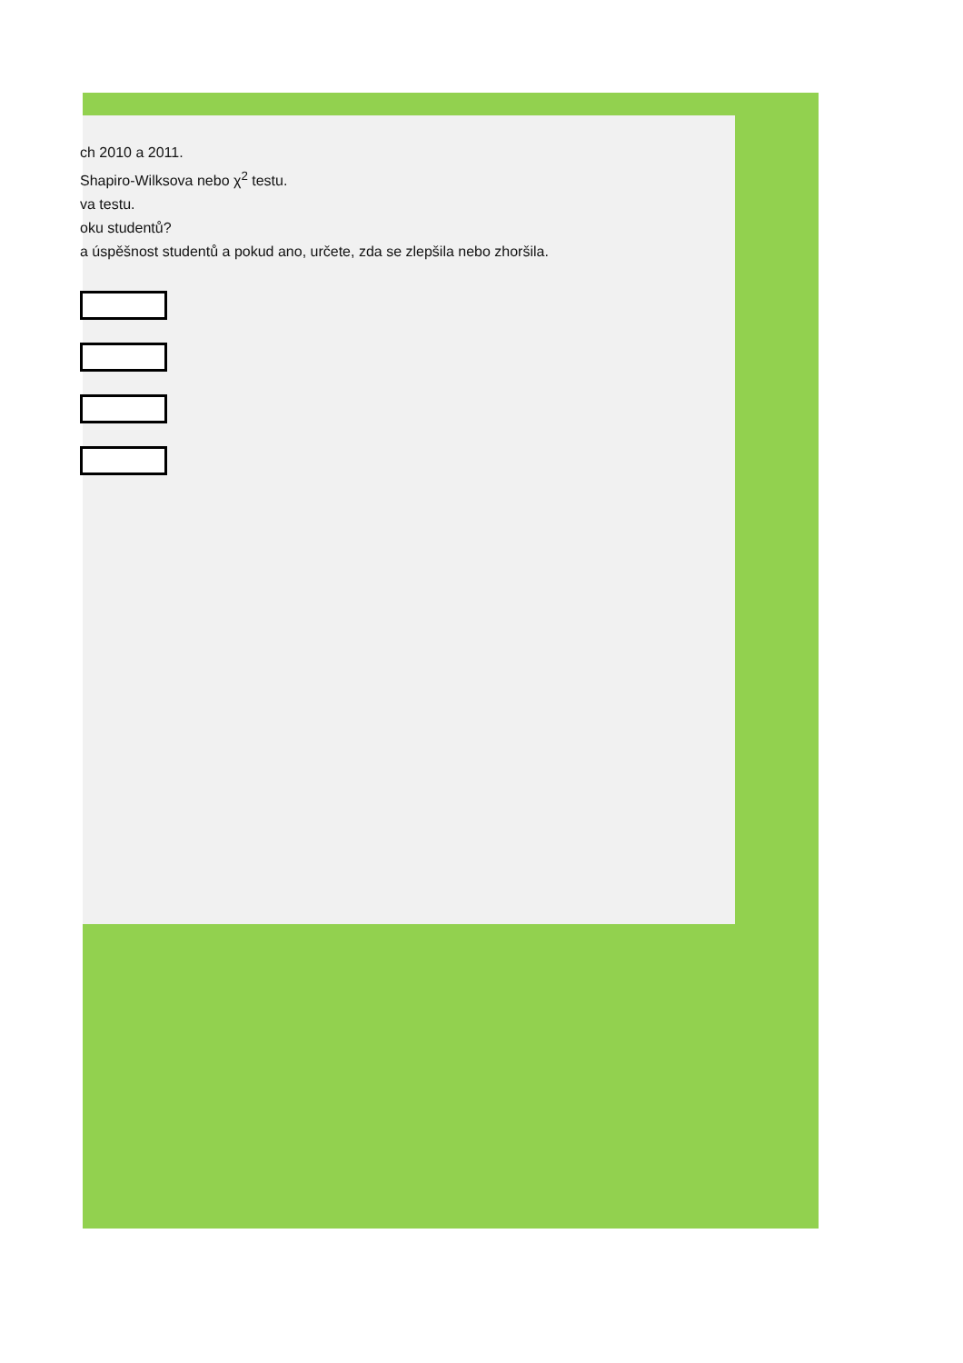ch 2010 a 2011.
Shapiro-Wilksova nebo χ<sup>2</sup> testu.
va testu.
oku studentů?
a úspěšnost studentů a pokud ano, určete, zda se zlepšila nebo zhoršila.